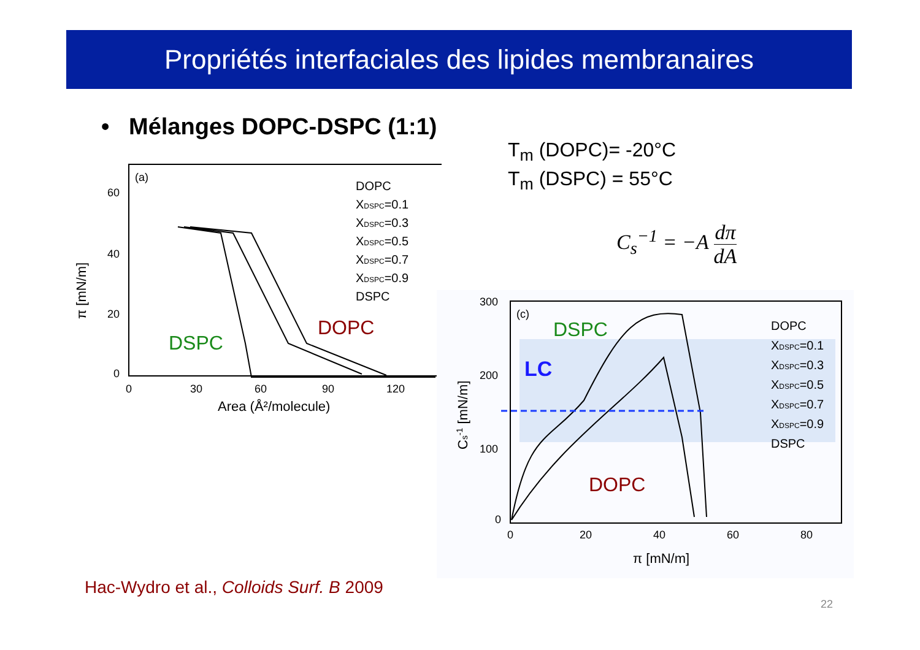Propriétés interfaciales des lipides membranaires
• Mélanges DOPC-DSPC (1:1)
T<sub>m</sub> (DOPC)= -20°C
T<sub>m</sub> (DSPC) = 55°C
C<sub>s</sub><sup>−1</sup> = −A dπ dA
(a)
60
40
20
0
0
30
60
90
120
Area (Å²/molecule)
π [mN/m]
DOPC
XDSPC=0.1
XDSPC=0.3
XDSPC=0.5
XDSPC=0.7
XDSPC=0.9
DSPC
DSPC
DOPC
300
200
100
0
0
20
40
60
80
π [mN/m]
Cs-1 [mN/m]
(c)
DOPC
XDSPC=0.1
XDSPC=0.3
XDSPC=0.5
XDSPC=0.7
XDSPC=0.9
DSPC
DSPC
LC
DOPC
Hac-Wydro et al., Colloids Surf. B 2009
22